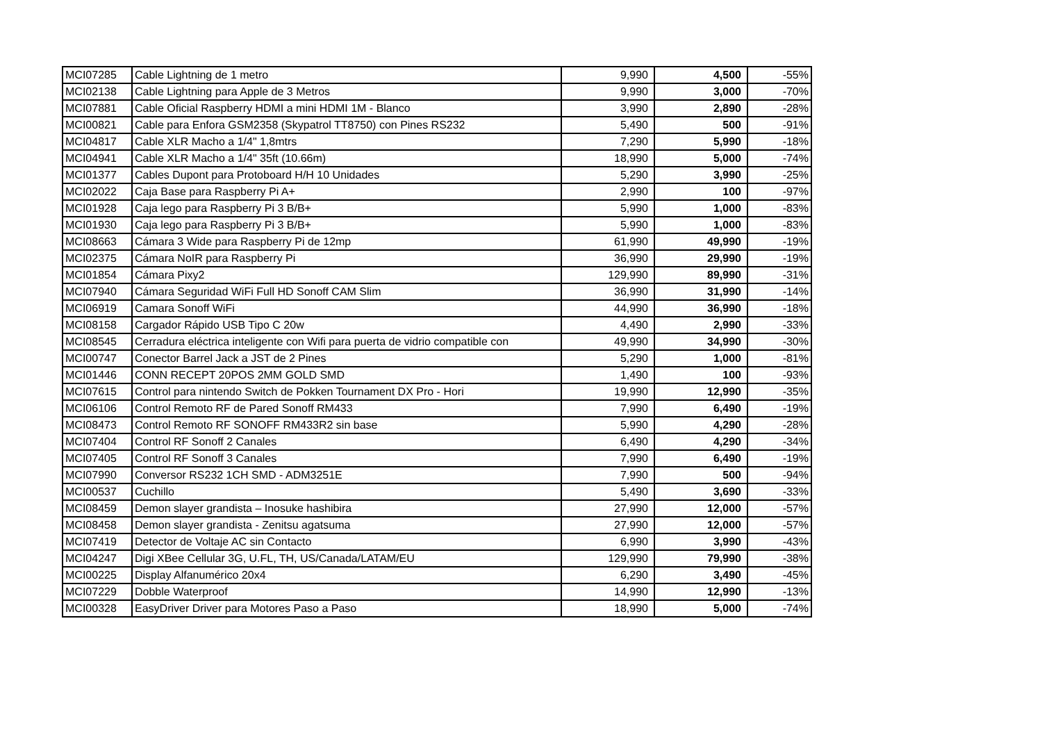| MCI07285 | Cable Lightning de 1 metro | 9,990 | 4,500 | -55% |
| MCI02138 | Cable Lightning para Apple de 3 Metros | 9,990 | 3,000 | -70% |
| MCI07881 | Cable Oficial Raspberry HDMI a mini HDMI 1M - Blanco | 3,990 | 2,890 | -28% |
| MCI00821 | Cable para Enfora GSM2358 (Skypatrol TT8750) con Pines RS232 | 5,490 | 500 | -91% |
| MCI04817 | Cable XLR Macho a 1/4" 1,8mtrs | 7,290 | 5,990 | -18% |
| MCI04941 | Cable XLR Macho a 1/4" 35ft (10.66m) | 18,990 | 5,000 | -74% |
| MCI01377 | Cables Dupont para Protoboard H/H 10 Unidades | 5,290 | 3,990 | -25% |
| MCI02022 | Caja Base para Raspberry Pi A+ | 2,990 | 100 | -97% |
| MCI01928 | Caja lego para Raspberry Pi 3 B/B+ | 5,990 | 1,000 | -83% |
| MCI01930 | Caja lego para Raspberry Pi 3 B/B+ | 5,990 | 1,000 | -83% |
| MCI08663 | Cámara 3 Wide para Raspberry Pi de 12mp | 61,990 | 49,990 | -19% |
| MCI02375 | Cámara NoIR para Raspberry Pi | 36,990 | 29,990 | -19% |
| MCI01854 | Cámara Pixy2 | 129,990 | 89,990 | -31% |
| MCI07940 | Cámara Seguridad WiFi Full HD Sonoff CAM Slim | 36,990 | 31,990 | -14% |
| MCI06919 | Camara Sonoff WiFi | 44,990 | 36,990 | -18% |
| MCI08158 | Cargador Rápido USB Tipo C 20w | 4,490 | 2,990 | -33% |
| MCI08545 | Cerradura eléctrica inteligente con Wifi para puerta de vidrio compatible con | 49,990 | 34,990 | -30% |
| MCI00747 | Conector Barrel Jack a JST de 2 Pines | 5,290 | 1,000 | -81% |
| MCI01446 | CONN RECEPT 20POS 2MM GOLD SMD | 1,490 | 100 | -93% |
| MCI07615 | Control para nintendo Switch de Pokken Tournament DX Pro - Hori | 19,990 | 12,990 | -35% |
| MCI06106 | Control Remoto RF de Pared Sonoff RM433 | 7,990 | 6,490 | -19% |
| MCI08473 | Control Remoto RF SONOFF RM433R2 sin base | 5,990 | 4,290 | -28% |
| MCI07404 | Control RF Sonoff 2 Canales | 6,490 | 4,290 | -34% |
| MCI07405 | Control RF Sonoff 3 Canales | 7,990 | 6,490 | -19% |
| MCI07990 | Conversor RS232 1CH SMD - ADM3251E | 7,990 | 500 | -94% |
| MCI00537 | Cuchillo | 5,490 | 3,690 | -33% |
| MCI08459 | Demon slayer grandista – Inosuke hashibira | 27,990 | 12,000 | -57% |
| MCI08458 | Demon slayer grandista - Zenitsu agatsuma | 27,990 | 12,000 | -57% |
| MCI07419 | Detector de Voltaje AC sin Contacto | 6,990 | 3,990 | -43% |
| MCI04247 | Digi XBee Cellular 3G, U.FL, TH, US/Canada/LATAM/EU | 129,990 | 79,990 | -38% |
| MCI00225 | Display Alfanumérico 20x4 | 6,290 | 3,490 | -45% |
| MCI07229 | Dobble Waterproof | 14,990 | 12,990 | -13% |
| MCI00328 | EasyDriver Driver para Motores Paso a Paso | 18,990 | 5,000 | -74% |